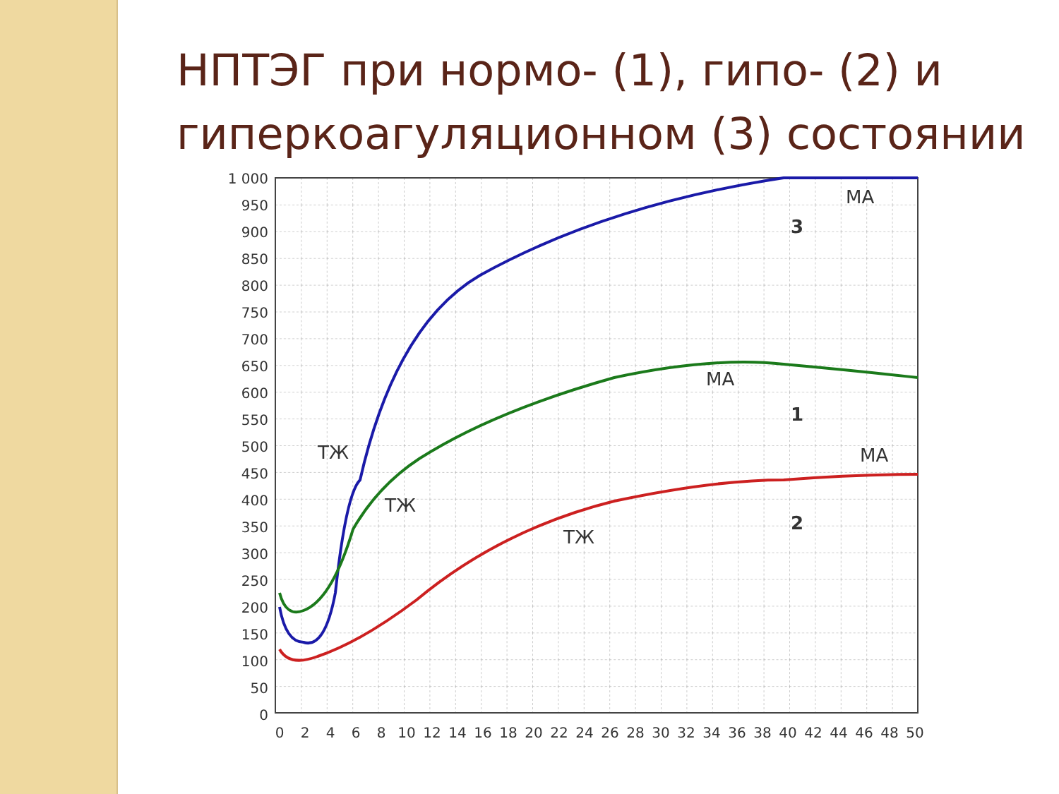НПТЭГ при нормо- (1), гипо- (2) и гиперкоагуляционном (3) состоянии
1 000
950
900
850
800
750
700
650
600
550
500
450
400
350
300
250
200
150
100
50
0
0
2
4
6
8
10
12
14
16
18
20
22
24
26
28
30
32
34
36
38
40
42
44
46
48
50
МА
МА
МА
ТЖ
ТЖ
ТЖ
3
1
2